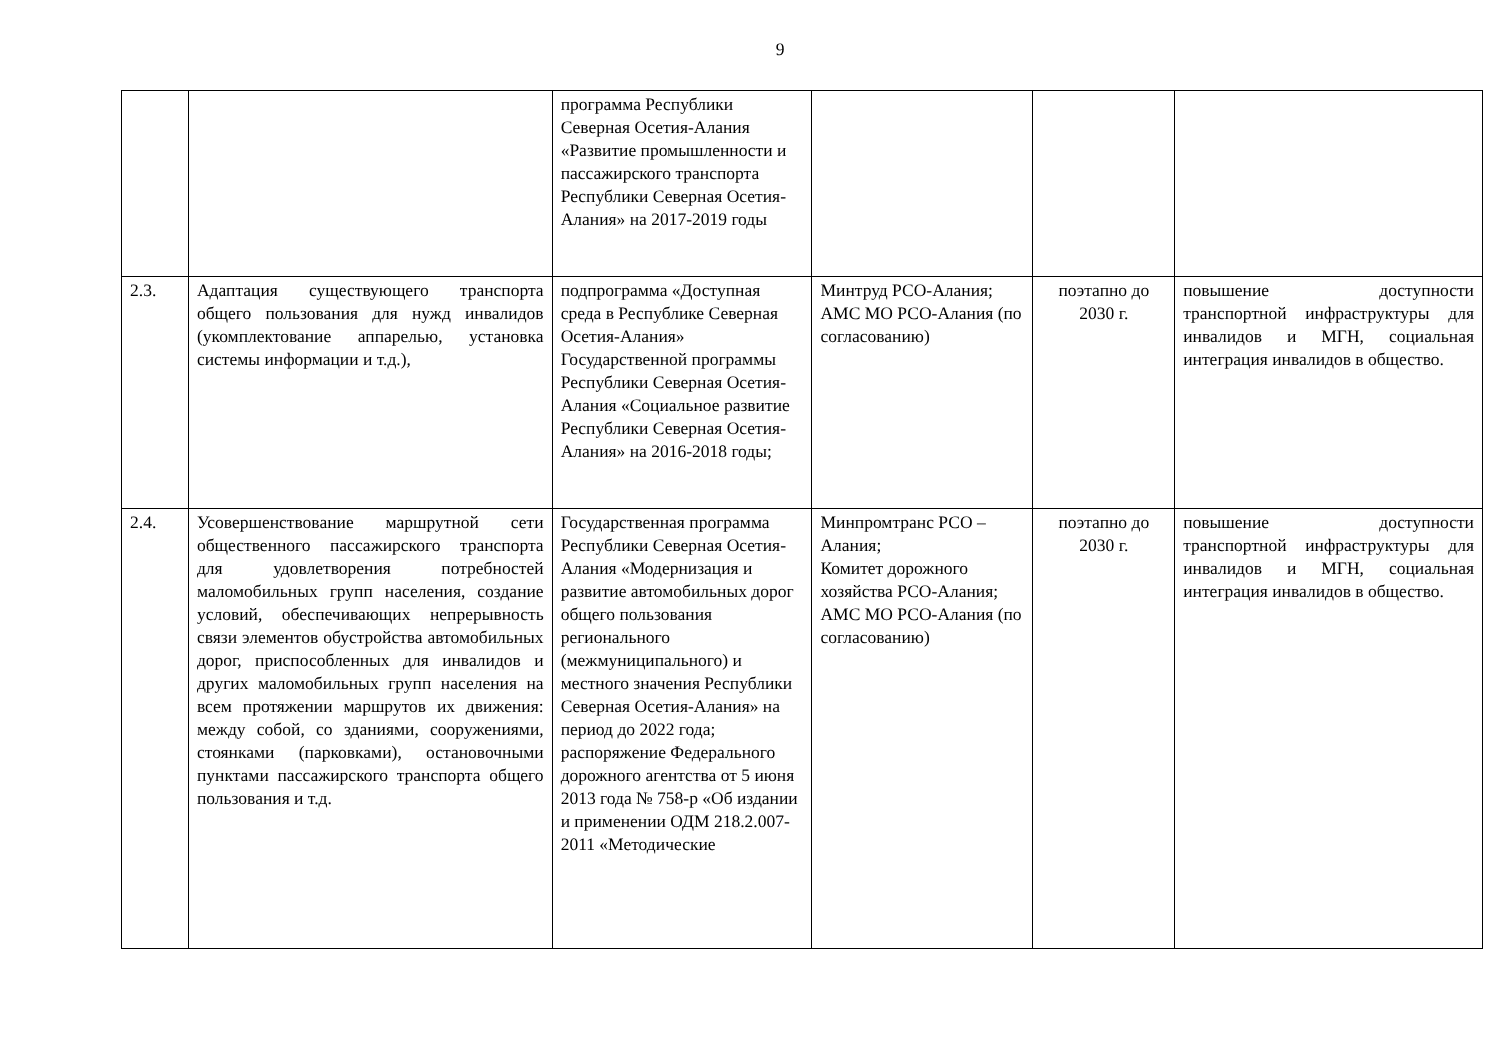9
| | | программа Республики Северная Осетия-Алания «Развитие промышленности и пассажирского транспорта Республики Северная Осетия-Алания» на 2017-2019 годы | | | |
| 2.3. | Адаптация существующего транспорта общего пользования для нужд инвалидов (укомплектование аппарелью, установка системы информации и т.д.), | подпрограмма «Доступная среда в Республике Северная Осетия-Алания» Государственной программы Республики Северная Осетия-Алания «Социальное развитие Республики Северная Осетия-Алания» на 2016-2018 годы; | Минтруд РСО-Алания; АМС МО РСО-Алания (по согласованию) | поэтапно до 2030 г. | повышение доступности транспортной инфраструктуры для инвалидов и МГН, социальная интеграция инвалидов в общество. |
| 2.4. | Усовершенствование маршрутной сети общественного пассажирского транспорта для удовлетворения потребностей маломобильных групп населения, создание условий, обеспечивающих непрерывность связи элементов обустройства автомобильных дорог, приспособленных для инвалидов и других маломобильных групп населения на всем протяжении маршрутов их движения: между собой, со зданиями, сооружениями, стоянками (парковками), остановочными пунктами пассажирского транспорта общего пользования и т.д. | Государственная программа Республики Северная Осетия-Алания «Модернизация и развитие автомобильных дорог общего пользования регионального (межмуниципального) и местного значения Республики Северная Осетия-Алания» на период до 2022 года; распоряжение Федерального дорожного агентства от 5 июня 2013 года № 758-р «Об издании и применении ОДМ 218.2.007-2011 «Методические | Минпромтранс РСО – Алания; Комитет дорожного хозяйства РСО-Алания; АМС МО РСО-Алания (по согласованию) | поэтапно до 2030 г. | повышение доступности транспортной инфраструктуры для инвалидов и МГН, социальная интеграция инвалидов в общество. |